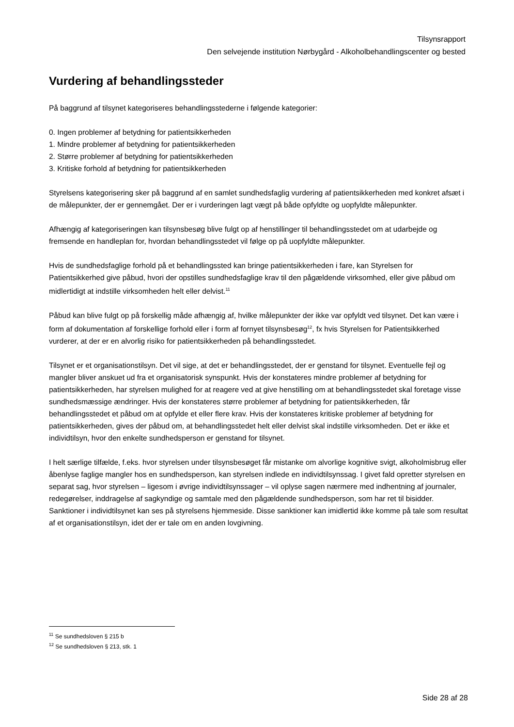Tilsynsrapport
Den selvejende institution Nørbygård - Alkoholbehandlingscenter og bested
Vurdering af behandlingssteder
På baggrund af tilsynet kategoriseres behandlingsstederne i følgende kategorier:
0. Ingen problemer af betydning for patientsikkerheden
1. Mindre problemer af betydning for patientsikkerheden
2. Større problemer af betydning for patientsikkerheden
3. Kritiske forhold af betydning for patientsikkerheden
Styrelsens kategorisering sker på baggrund af en samlet sundhedsfaglig vurdering af patientsikkerheden med konkret afsæt i de målepunkter, der er gennemgået. Der er i vurderingen lagt vægt på både opfyldte og uopfyldte målepunkter.
Afhængig af kategoriseringen kan tilsynsbesøg blive fulgt op af henstillinger til behandlingsstedet om at udarbejde og fremsende en handleplan for, hvordan behandlingsstedet vil følge op på uopfyldte målepunkter.
Hvis de sundhedsfaglige forhold på et behandlingssted kan bringe patientsikkerheden i fare, kan Styrelsen for Patientsikkerhed give påbud, hvori der opstilles sundhedsfaglige krav til den pågældende virksomhed, eller give påbud om midlertidigt at indstille virksomheden helt eller delvist.<sup>11</sup>
Påbud kan blive fulgt op på forskellig måde afhængig af, hvilke målepunkter der ikke var opfyldt ved tilsynet. Det kan være i form af dokumentation af forskellige forhold eller i form af fornyet tilsynsbesøg<sup>12</sup>, fx hvis Styrelsen for Patientsikkerhed vurderer, at der er en alvorlig risiko for patientsikkerheden på behandlingsstedet.
Tilsynet er et organisationstilsyn. Det vil sige, at det er behandlingsstedet, der er genstand for tilsynet. Eventuelle fejl og mangler bliver anskuet ud fra et organisatorisk synspunkt. Hvis der konstateres mindre problemer af betydning for patientsikkerheden, har styrelsen mulighed for at reagere ved at give henstilling om at behandlingsstedet skal foretage visse sundhedsmæssige ændringer. Hvis der konstateres større problemer af betydning for patientsikkerheden, får behandlingsstedet et påbud om at opfylde et eller flere krav. Hvis der konstateres kritiske problemer af betydning for patientsikkerheden, gives der påbud om, at behandlingsstedet helt eller delvist skal indstille virksomheden. Det er ikke et individtilsyn, hvor den enkelte sundhedsperson er genstand for tilsynet.
I helt særlige tilfælde, f.eks. hvor styrelsen under tilsynsbesøget får mistanke om alvorlige kognitive svigt, alkoholmisbrug eller åbenlyse faglige mangler hos en sundhedsperson, kan styrelsen indlede en individtilsynssag. I givet fald opretter styrelsen en separat sag, hvor styrelsen – ligesom i øvrige individtilsynssager – vil oplyse sagen nærmere med indhentning af journaler, redegørelser, inddragelse af sagkyndige og samtale med den pågældende sundhedsperson, som har ret til bisidder. Sanktioner i individtilsynet kan ses på styrelsens hjemmeside. Disse sanktioner kan imidlertid ikke komme på tale som resultat af et organisationstilsyn, idet der er tale om en anden lovgivning.
<sup>11</sup> Se sundhedsloven § 215 b
<sup>12</sup> Se sundhedsloven § 213, stk. 1
Side 28 af 28